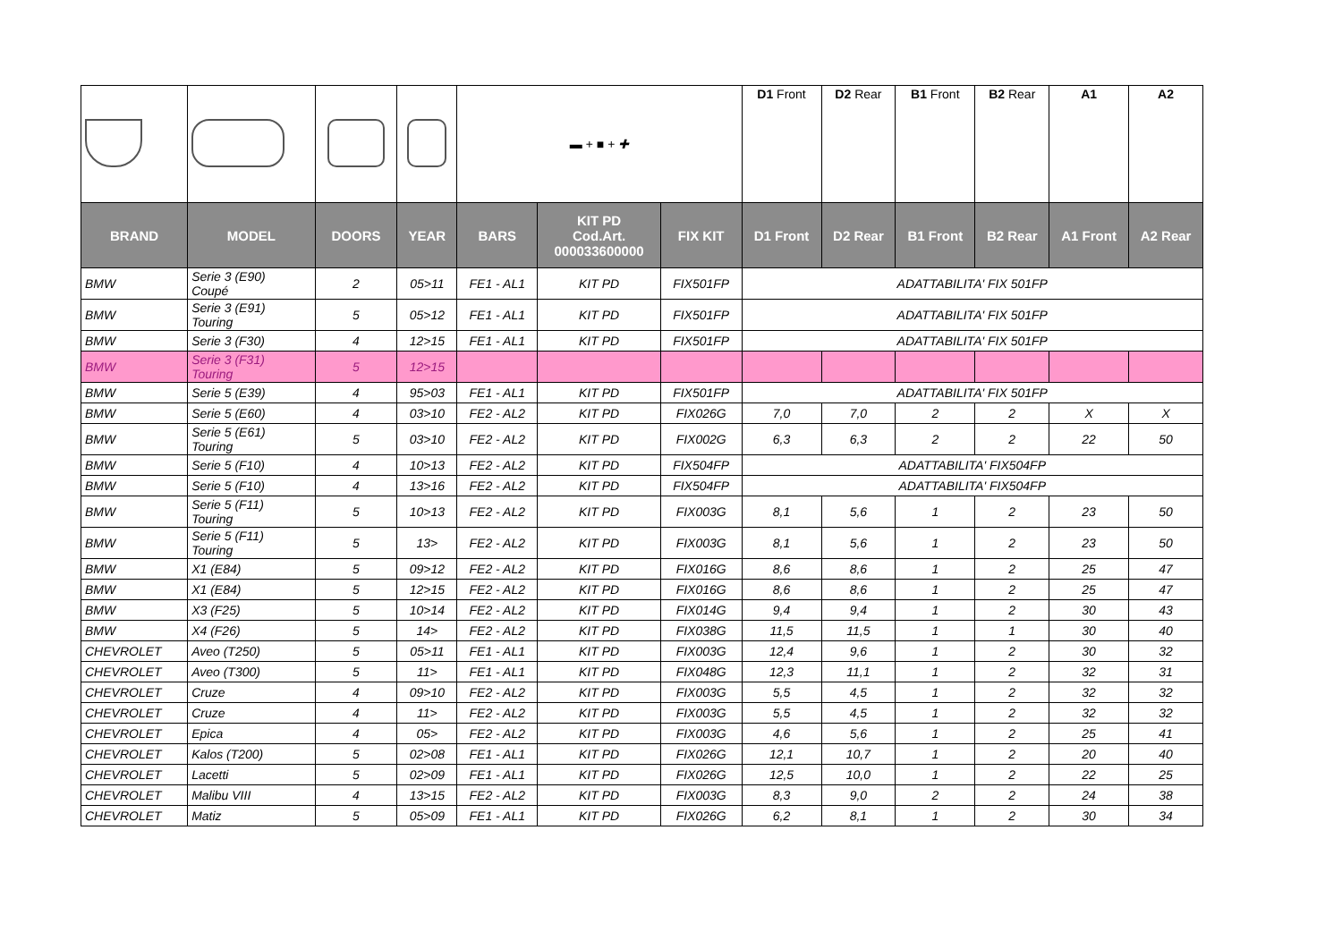| | | | | ▬ + ■ + ✚ | | | D1 Front | D2 Rear | B1 Front | B2 Rear | A1 | A2 |
| BRAND | MODEL | DOORS | YEAR | BARS | KIT PD Cod.Art. 000033600000 | FIX KIT | D1 Front | D2 Rear | B1 Front | B2 Rear | A1 Front | A2 Rear |
| BMW | Serie 3 (E90) Coupé | 2 | 05>11 | FE1 - AL1 | KIT PD | FIX501FP | ADATTABILITA' FIX 501FP | | | | | |
| BMW | Serie 3 (E91) Touring | 5 | 05>12 | FE1 - AL1 | KIT PD | FIX501FP | ADATTABILITA' FIX 501FP | | | | | |
| BMW | Serie 3 (F30) | 4 | 12>15 | FE1 - AL1 | KIT PD | FIX501FP | ADATTABILITA' FIX 501FP | | | | | |
| BMW | Serie 3 (F31) Touring | 5 | 12>15 | | | | | | | | | |
| BMW | Serie 5 (E39) | 4 | 95>03 | FE1 - AL1 | KIT PD | FIX501FP | ADATTABILITA' FIX 501FP | | | | | |
| BMW | Serie 5 (E60) | 4 | 03>10 | FE2 - AL2 | KIT PD | FIX026G | 7,0 | 7,0 | 2 | 2 | X | X |
| BMW | Serie 5 (E61) Touring | 5 | 03>10 | FE2 - AL2 | KIT PD | FIX002G | 6,3 | 6,3 | 2 | 2 | 22 | 50 |
| BMW | Serie 5 (F10) | 4 | 10>13 | FE2 - AL2 | KIT PD | FIX504FP | ADATTABILITA' FIX504FP | | | | | |
| BMW | Serie 5 (F10) | 4 | 13>16 | FE2 - AL2 | KIT PD | FIX504FP | ADATTABILITA' FIX504FP | | | | | |
| BMW | Serie 5 (F11) Touring | 5 | 10>13 | FE2 - AL2 | KIT PD | FIX003G | 8,1 | 5,6 | 1 | 2 | 23 | 50 |
| BMW | Serie 5 (F11) Touring | 5 | 13> | FE2 - AL2 | KIT PD | FIX003G | 8,1 | 5,6 | 1 | 2 | 23 | 50 |
| BMW | X1 (E84) | 5 | 09>12 | FE2 - AL2 | KIT PD | FIX016G | 8,6 | 8,6 | 1 | 2 | 25 | 47 |
| BMW | X1 (E84) | 5 | 12>15 | FE2 - AL2 | KIT PD | FIX016G | 8,6 | 8,6 | 1 | 2 | 25 | 47 |
| BMW | X3 (F25) | 5 | 10>14 | FE2 - AL2 | KIT PD | FIX014G | 9,4 | 9,4 | 1 | 2 | 30 | 43 |
| BMW | X4 (F26) | 5 | 14> | FE2 - AL2 | KIT PD | FIX038G | 11,5 | 11,5 | 1 | 1 | 30 | 40 |
| CHEVROLET | Aveo (T250) | 5 | 05>11 | FE1 - AL1 | KIT PD | FIX003G | 12,4 | 9,6 | 1 | 2 | 30 | 32 |
| CHEVROLET | Aveo (T300) | 5 | 11> | FE1 - AL1 | KIT PD | FIX048G | 12,3 | 11,1 | 1 | 2 | 32 | 31 |
| CHEVROLET | Cruze | 4 | 09>10 | FE2 - AL2 | KIT PD | FIX003G | 5,5 | 4,5 | 1 | 2 | 32 | 32 |
| CHEVROLET | Cruze | 4 | 11> | FE2 - AL2 | KIT PD | FIX003G | 5,5 | 4,5 | 1 | 2 | 32 | 32 |
| CHEVROLET | Epica | 4 | 05> | FE2 - AL2 | KIT PD | FIX003G | 4,6 | 5,6 | 1 | 2 | 25 | 41 |
| CHEVROLET | Kalos (T200) | 5 | 02>08 | FE1 - AL1 | KIT PD | FIX026G | 12,1 | 10,7 | 1 | 2 | 20 | 40 |
| CHEVROLET | Lacetti | 5 | 02>09 | FE1 - AL1 | KIT PD | FIX026G | 12,5 | 10,0 | 1 | 2 | 22 | 25 |
| CHEVROLET | Malibu VIII | 4 | 13>15 | FE2 - AL2 | KIT PD | FIX003G | 8,3 | 9,0 | 2 | 2 | 24 | 38 |
| CHEVROLET | Matiz | 5 | 05>09 | FE1 - AL1 | KIT PD | FIX026G | 6,2 | 8,1 | 1 | 2 | 30 | 34 |